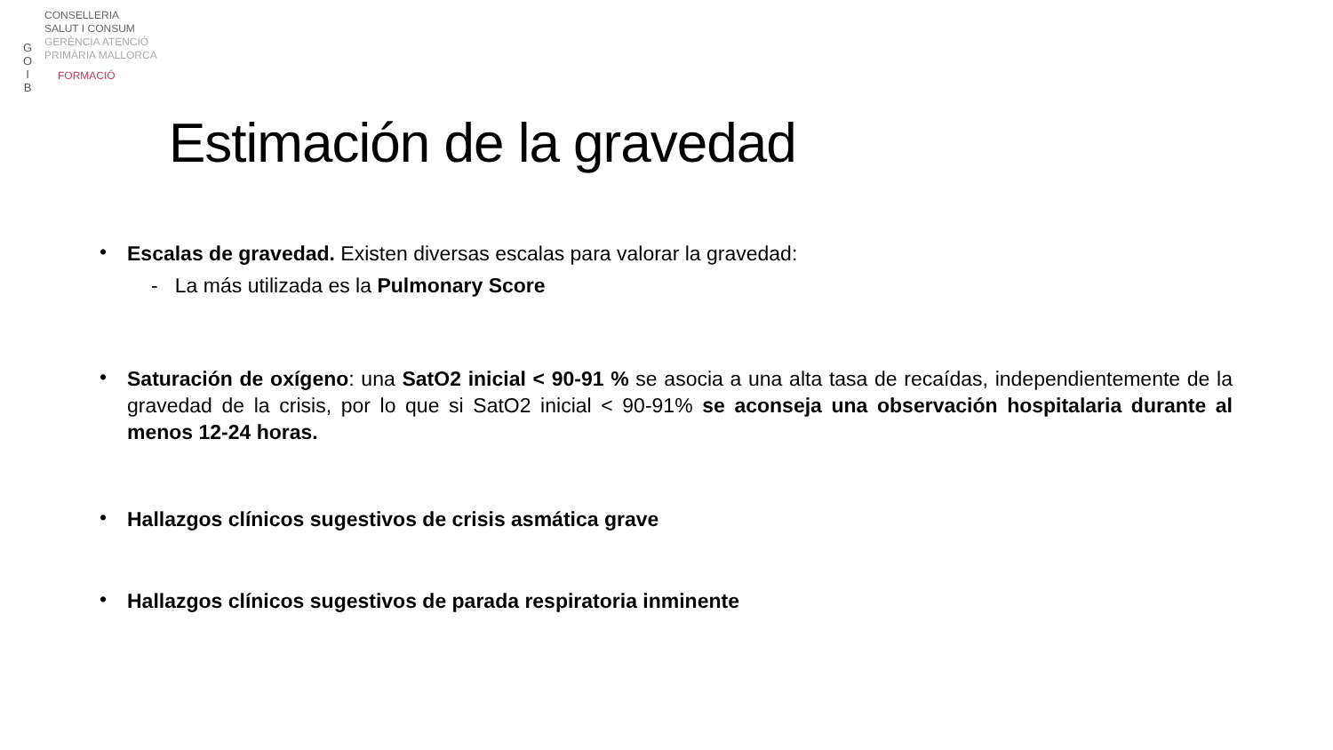G
O
I
B
CONSELLERIA
SALUT I CONSUM
GERÈNCIA ATENCIÓ
PRIMÀRIA MALLORCA
FORMACIÓ
Estimación de la gravedad
•
Escalas de gravedad. Existen diversas escalas para valorar la gravedad:
- La más utilizada es la Pulmonary Score
•
Saturación de oxígeno: una SatO2 inicial < 90-91 % se asocia a una alta tasa de recaídas, independientemente de la gravedad de la crisis, por lo que si SatO2 inicial < 90-91% se aconseja una observación hospitalaria durante al menos 12-24 horas.
•
Hallazgos clínicos sugestivos de crisis asmática grave
•
Hallazgos clínicos sugestivos de parada respiratoria inminente